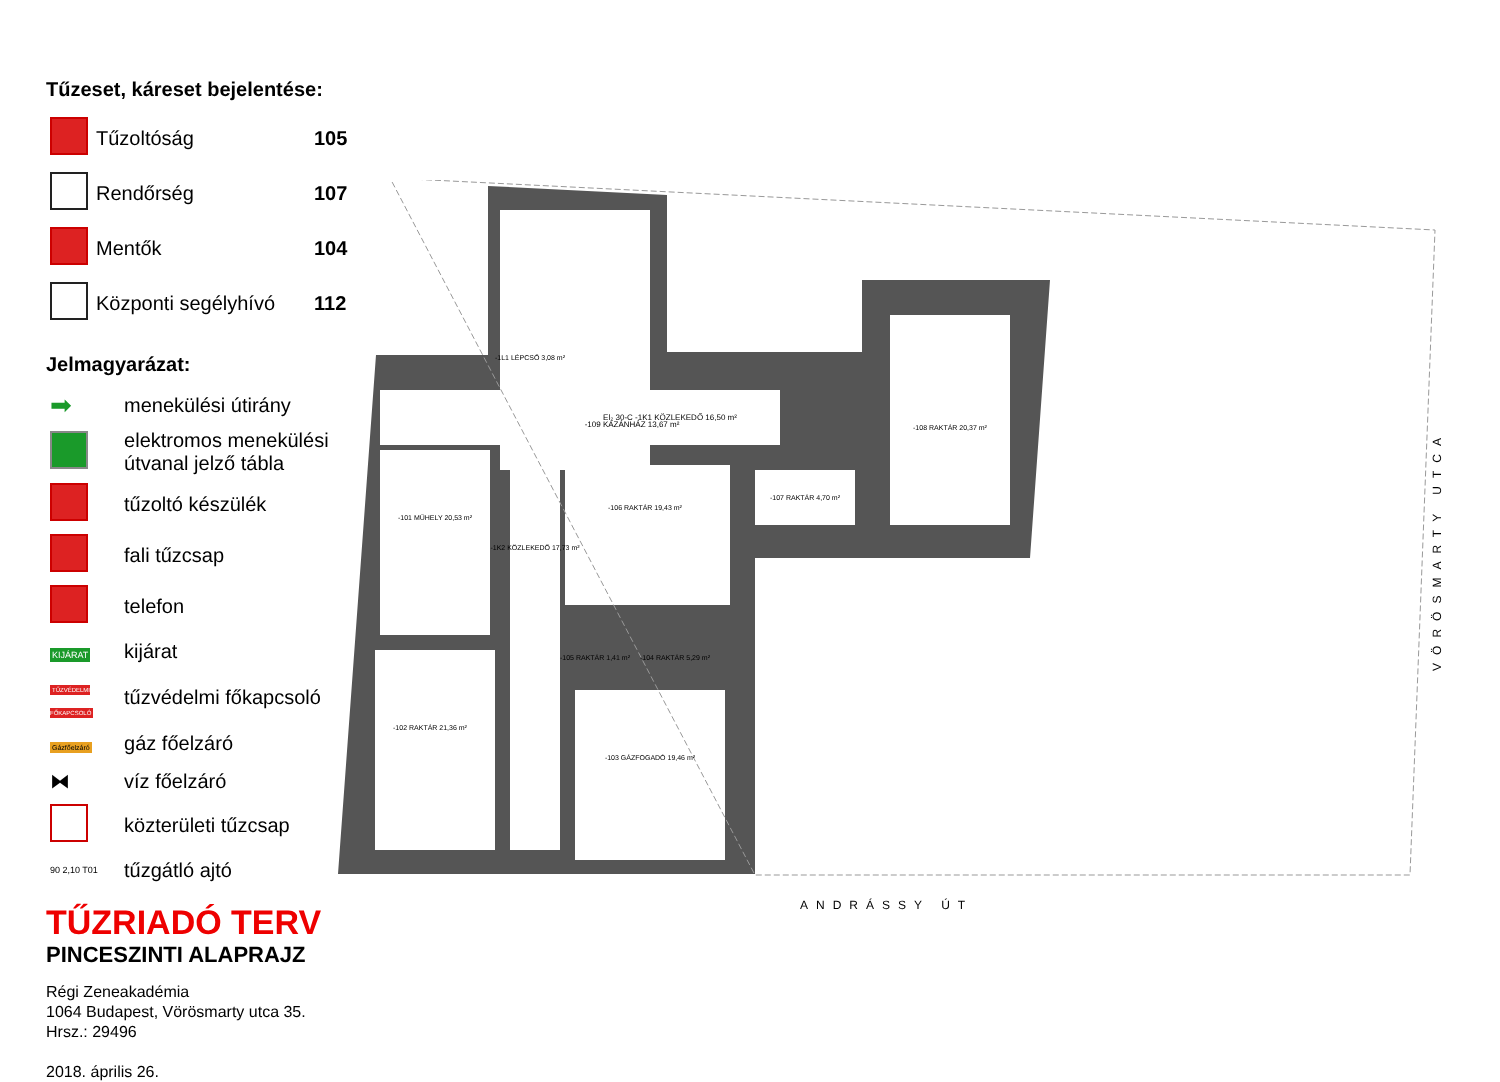Tűzeset, káreset bejelentése:
| | Tűzoltóság | 105 |
| | Rendőrség | 107 |
| | Mentők | 104 |
| | Központi segélyhívó | 112 |
Jelmagyarázat:
| ➡ | menekülési útirány |
| | elektromos menekülési útvanal jelző tábla |
| | tűzoltó készülék |
| | fali tűzcsap |
| | telefon |
| KIJÁRAT | kijárat |
| TŰZVÉDELMI FŐKAPCSOLÓ | tűzvédelmi főkapcsoló |
| Gázfőelzáró | gáz főelzáró |
| ⧓ | víz főelzáró |
| | közterületi tűzcsap |
| 90 2,10 T01 | tűzgátló ajtó |
TŰZRIADÓ TERV
PINCESZINTI ALAPRAJZ
Régi Zeneakadémia
1064 Budapest, Vörösmarty utca 35.
Hrsz.: 29496
2018. április 26.
-109 KAZÁNHÁZ 13,67 m²
El₂ 30-C -1K1 KÖZLEKEDŐ 16,50 m²
-101 MŰHELY 20,53 m²
-102 RAKTÁR 21,36 m²
-1K2 KÖZLEKEDŐ 17,73 m²
-106 RAKTÁR 19,43 m²
-107 RAKTÁR 4,70 m²
-108 RAKTÁR 20,37 m²
-105 RAKTÁR 1,41 m²
-104 RAKTÁR 5,29 m²
-103 GÁZFOGADÓ 19,46 m²
-1L1 LÉPCSŐ 3,08 m²
ANDRÁSSY ÚT
VÖRÖSMARTY UTCA